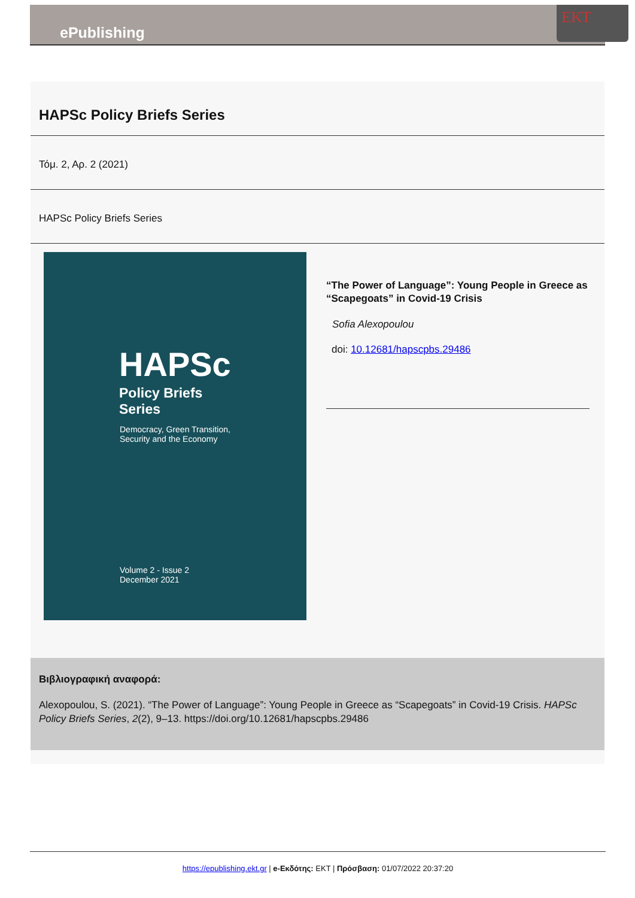ΕΚΤ
ePublishing
HAPSc Policy Briefs Series
Τόμ. 2, Αρ. 2 (2021)
HAPSc Policy Briefs Series
HAPSc
Policy Briefs
Series
Democracy, Green Transition,
Security and the Economy
Volume 2 - Issue 2
December 2021
“The Power of Language”: Young People in Greece as “Scapegoats” in Covid-19 Crisis
Sofia Alexopoulou
doi: 10.12681/hapscpbs.29486
Βιβλιογραφική αναφορά:
Alexopoulou, S. (2021). “The Power of Language”: Young People in Greece as “Scapegoats” in Covid-19 Crisis. HAPSc Policy Briefs Series, 2(2), 9–13. https://doi.org/10.12681/hapscpbs.29486
https://epublishing.ekt.gr | e-Εκδότης: EKT | Πρόσβαση: 01/07/2022 20:37:20